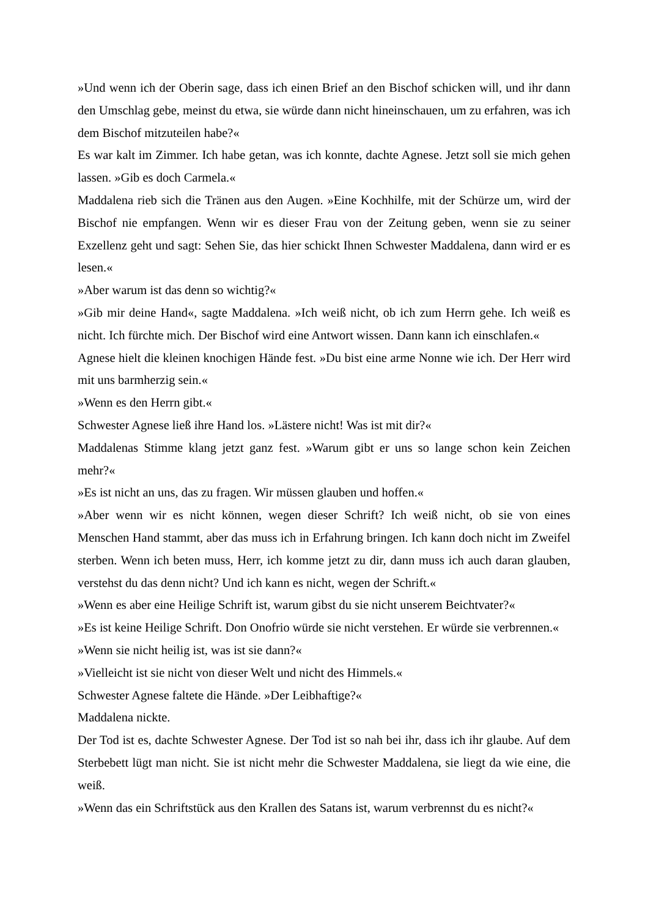»Und wenn ich der Oberin sage, dass ich einen Brief an den Bischof schicken will, und ihr dann den Umschlag gebe, meinst du etwa, sie würde dann nicht hineinschauen, um zu erfahren, was ich dem Bischof mitzuteilen habe?«
Es war kalt im Zimmer. Ich habe getan, was ich konnte, dachte Agnese. Jetzt soll sie mich gehen lassen. »Gib es doch Carmela.«
Maddalena rieb sich die Tränen aus den Augen. »Eine Kochhilfe, mit der Schürze um, wird der Bischof nie empfangen. Wenn wir es dieser Frau von der Zeitung geben, wenn sie zu seiner Exzellenz geht und sagt: Sehen Sie, das hier schickt Ihnen Schwester Maddalena, dann wird er es lesen.«
»Aber warum ist das denn so wichtig?«
»Gib mir deine Hand«, sagte Maddalena. »Ich weiß nicht, ob ich zum Herrn gehe. Ich weiß es nicht. Ich fürchte mich. Der Bischof wird eine Antwort wissen. Dann kann ich einschlafen.«
Agnese hielt die kleinen knochigen Hände fest. »Du bist eine arme Nonne wie ich. Der Herr wird mit uns barmherzig sein.«
»Wenn es den Herrn gibt.«
Schwester Agnese ließ ihre Hand los. »Lästere nicht! Was ist mit dir?«
Maddalenas Stimme klang jetzt ganz fest. »Warum gibt er uns so lange schon kein Zeichen mehr?«
»Es ist nicht an uns, das zu fragen. Wir müssen glauben und hoffen.«
»Aber wenn wir es nicht können, wegen dieser Schrift? Ich weiß nicht, ob sie von eines Menschen Hand stammt, aber das muss ich in Erfahrung bringen. Ich kann doch nicht im Zweifel sterben. Wenn ich beten muss, Herr, ich komme jetzt zu dir, dann muss ich auch daran glauben, verstehst du das denn nicht? Und ich kann es nicht, wegen der Schrift.«
»Wenn es aber eine Heilige Schrift ist, warum gibst du sie nicht unserem Beichtvater?«
»Es ist keine Heilige Schrift. Don Onofrio würde sie nicht verstehen. Er würde sie verbrennen.«
»Wenn sie nicht heilig ist, was ist sie dann?«
»Vielleicht ist sie nicht von dieser Welt und nicht des Himmels.«
Schwester Agnese faltete die Hände. »Der Leibhaftige?«
Maddalena nickte.
Der Tod ist es, dachte Schwester Agnese. Der Tod ist so nah bei ihr, dass ich ihr glaube. Auf dem Sterbebett lügt man nicht. Sie ist nicht mehr die Schwester Maddalena, sie liegt da wie eine, die weiß.
»Wenn das ein Schriftstück aus den Krallen des Satans ist, warum verbrennst du es nicht?«